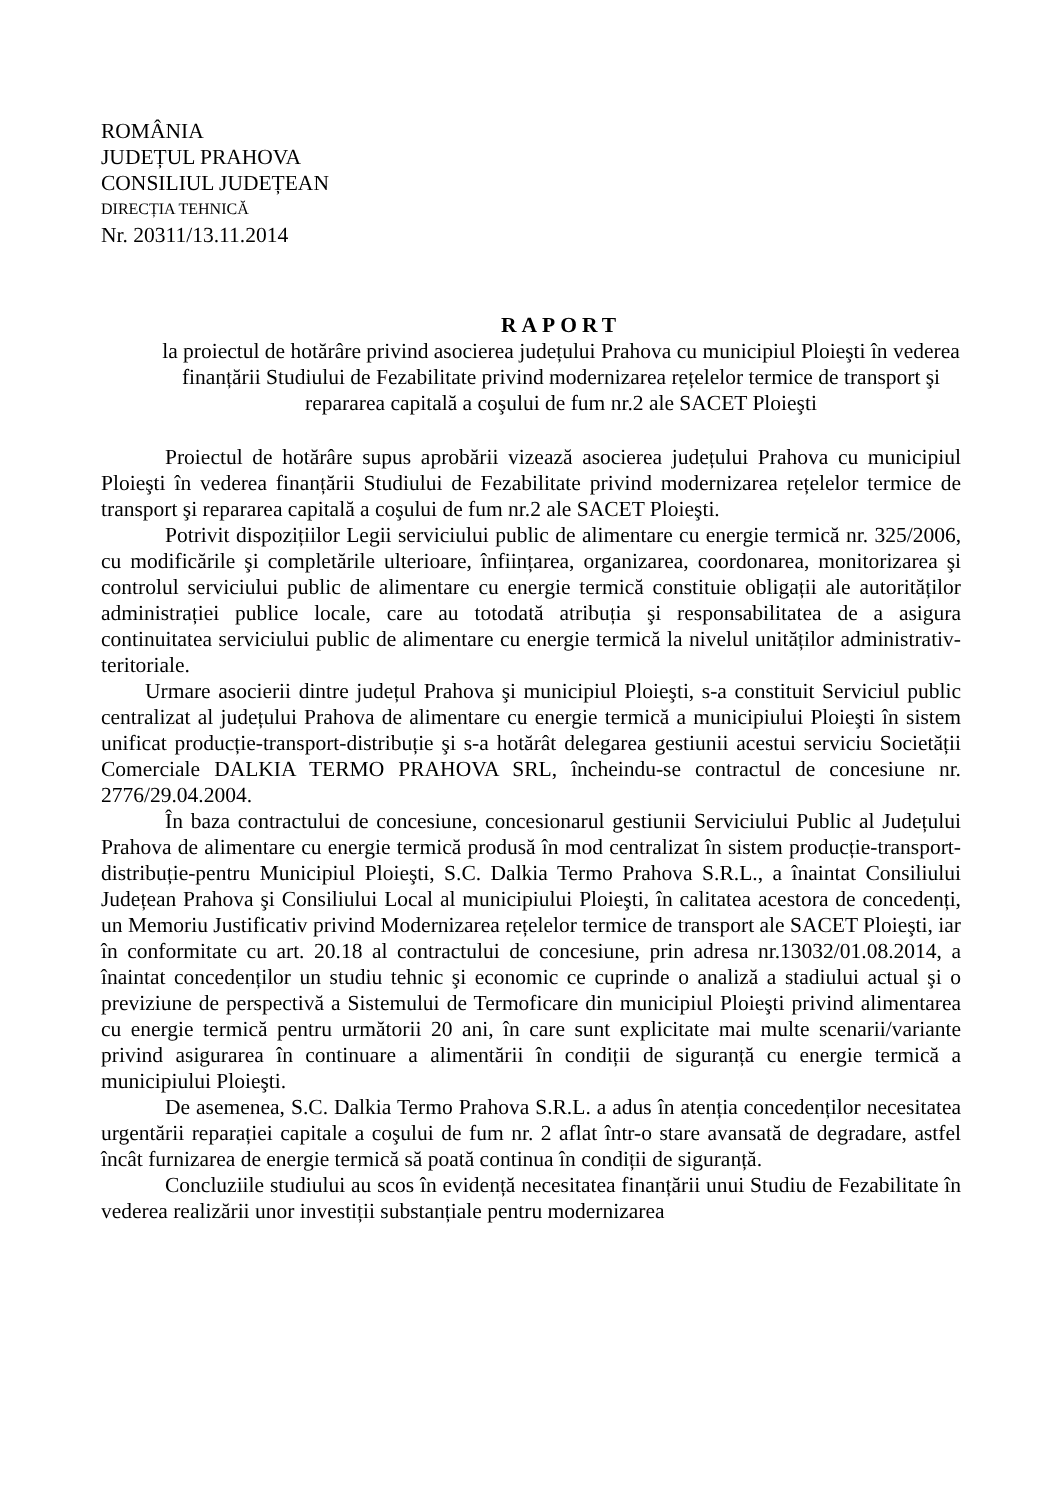ROMÂNIA
JUDEȚUL PRAHOVA
CONSILIUL JUDEȚEAN
DIRECȚIA TEHNICĂ
Nr. 20311/13.11.2014
RAPORT
la proiectul de hotărâre privind asocierea județului Prahova cu municipiul Ploieşti în vederea finanțării Studiului de Fezabilitate privind modernizarea rețelelor termice de transport şi repararea capitală a coşului de fum nr.2 ale SACET Ploieşti
Proiectul de hotărâre supus aprobării vizează asocierea județului Prahova cu municipiul Ploieşti în vederea finanțării Studiului de Fezabilitate privind modernizarea rețelelor termice de transport şi repararea capitală a coşului de fum nr.2 ale SACET Ploieşti.
Potrivit dispozițiilor Legii serviciului public de alimentare cu energie termică nr. 325/2006, cu modificările şi completările ulterioare, înființarea, organizarea, coordonarea, monitorizarea şi controlul serviciului public de alimentare cu energie termică constituie obligații ale autorităților administrației publice locale, care au totodată atribuția şi responsabilitatea de a asigura continuitatea serviciului public de alimentare cu energie termică la nivelul unităților administrativ-teritoriale.
Urmare asocierii dintre județul Prahova şi municipiul Ploieşti, s-a constituit Serviciul public centralizat al județului Prahova de alimentare cu energie termică a municipiului Ploieşti în sistem unificat producție-transport-distribuție şi s-a hotărât delegarea gestiunii acestui serviciu Societății Comerciale DALKIA TERMO PRAHOVA SRL, încheindu-se contractul de concesiune nr. 2776/29.04.2004.
În baza contractului de concesiune, concesionarul gestiunii Serviciului Public al Județului Prahova de alimentare cu energie termică produsă în mod centralizat în sistem producție-transport-distribuție-pentru Municipiul Ploieşti, S.C. Dalkia Termo Prahova S.R.L., a înaintat Consiliului Județean Prahova şi Consiliului Local al municipiului Ploieşti, în calitatea acestora de concedenți, un Memoriu Justificativ privind Modernizarea rețelelor termice de transport ale SACET Ploieşti, iar în conformitate cu art. 20.18 al contractului de concesiune, prin adresa nr.13032/01.08.2014, a înaintat concedenților un studiu tehnic şi economic ce cuprinde o analiză a stadiului actual şi o previziune de perspectivă a Sistemului de Termoficare din municipiul Ploieşti privind alimentarea cu energie termică pentru următorii 20 ani, în care sunt explicitate mai multe scenarii/variante privind asigurarea în continuare a alimentării în condiții de siguranță cu energie termică a municipiului Ploieşti.
De asemenea, S.C. Dalkia Termo Prahova S.R.L. a adus în atenția concedenților necesitatea urgentării reparației capitale a coşului de fum nr. 2 aflat într-o stare avansată de degradare, astfel încât furnizarea de energie termică să poată continua în condiții de siguranță.
Concluziile studiului au scos în evidență necesitatea finanțării unui Studiu de Fezabilitate în vederea realizării unor investiții substanțiale pentru modernizarea